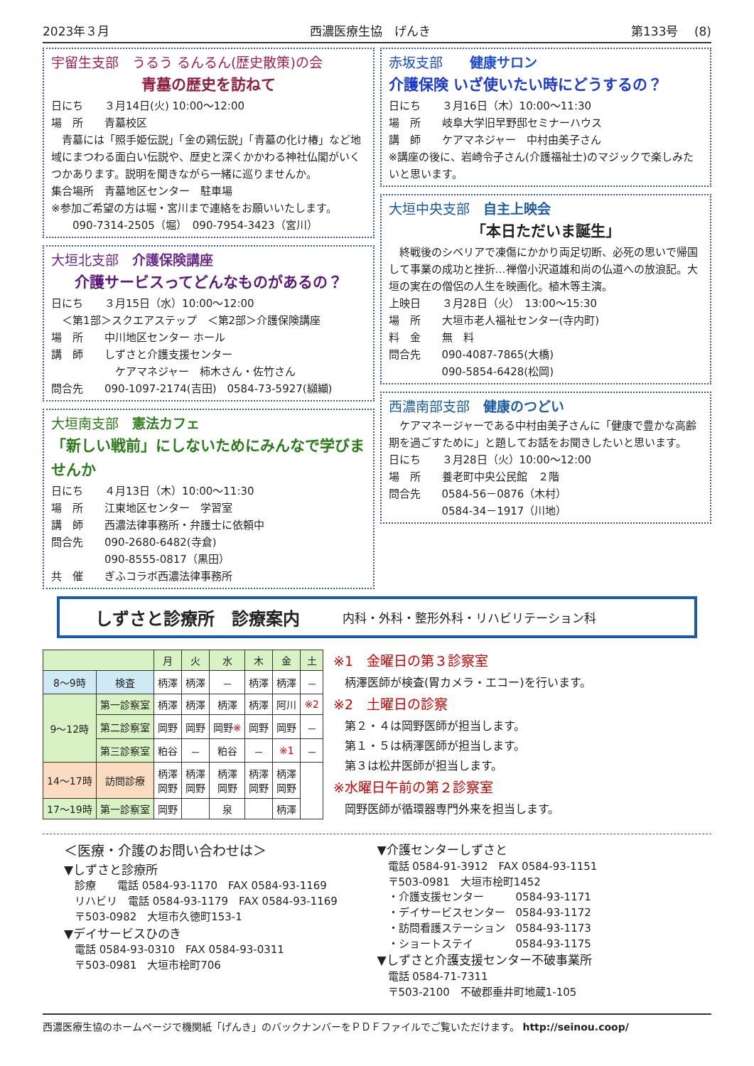2023年３月 西濃医療生協　げんき 第133号　 (8)
宇留生支部　うるう るんるん(歴史散策)の会
青墓の歴史を訪ねて
日にち　　３月14日(火) 10:00～12:00
場　所　　青墓校区
　青墓には「照手姫伝説」「金の鶏伝説」「青墓の化け椿」など地域にまつわる面白い伝説や、歴史と深くかかわる神社仏閣がいくつかあります。説明を聞きながら一緒に巡りませんか。
集合場所　青墓地区センター　駐車場
※参加ご希望の方は堀・宮川まで連絡をお願いいたします。
　　090-7314-2505（堀）　090-7954-3423（宮川）
大垣北支部　介護保険講座
介護サービスってどんなものがあるの？
日にち　　３月15日（水）10:00～12:00
　＜第1部＞スクエアステップ　＜第2部＞介護保険講座
場　所　　中川地区センター ホール
講　師　　しずさと介護支援センター
　　　　　　ケアマネジャー　柿木さん・佐竹さん
問合先　　090-1097-2174(吉田)　0584-73-5927(纐纈)
大垣南支部　憲法カフェ
「新しい戦前」にしないためにみんなで学びませんか
日にち　　４月13日（木）10:00～11:30
場　所　　江東地区センター　学習室
講　師　　西濃法律事務所・弁護士に依頼中
問合先　　090-2680-6482(寺倉)
　　　　　090-8555-0817（黒田）
共　催　　ぎふコラボ西濃法律事務所
赤坂支部　　健康サロン
介護保険 いざ使いたい時にどうするの？
日にち　　３月16日（木）10:00～11:30
場　所　　岐阜大学旧早野邸セミナーハウス
講　師　　ケアマネジャー　中村由美子さん
※講座の後に、岩崎令子さん(介護福祉士)のマジックで楽しみたいと思います。
大垣中央支部　自主上映会
「本日ただいま誕生」
　終戦後のシベリアで凍傷にかかり両足切断、必死の思いで帰国して事業の成功と挫折…禅僧小沢道雄和尚の仏道への放浪記。大垣の実在の僧侶の人生を映画化。植木等主演。
上映日　　３月28日（火）　13:00～15:30
場　所　　大垣市老人福祉センター(寺内町)
料　金　　無　料
問合先　　090-4087-7865(大橋)
　　　　　090-5854-6428(松岡)
西濃南部支部　健康のつどい
　ケアマネージャーである中村由美子さんに「健康で豊かな高齢期を過ごすために」と題してお話をお聞きしたいと思います。
日にち　　３月28日（火）10:00～12:00
場　所　　養老町中央公民館　２階
問合先　　0584-56－0876（木村）
　　　　　0584-34－1917（川地）
しずさと診療所　診療案内 内科・外科・整形外科・リハビリテーション科
| | | 月 | 火 | 水 | 木 | 金 | 土 |
| --- | --- | --- | --- | --- | --- | --- | --- |
| 8～9時 | 検査 | 柄澤 | 柄澤 | － | 柄澤 | 柄澤 | － |
| 9～12時 | 第一診察室 | 柄澤 | 柄澤 | 柄澤 | 柄澤 | 阿川 | ※2 |
| | 第二診察室 | 岡野 | 岡野 | 岡野 ※ | 岡野 | 岡野 | － |
| | 第三診察室 | 粕谷 | － | 粕谷 | － | ※1 | － |
| 14～17時 | 訪問診療 | 柄澤 岡野 | 柄澤 岡野 | 柄澤 岡野 | 柄澤 岡野 | 柄澤 岡野 | |
| 17～19時 | 第一診察室 | 岡野 | | 泉 | | 柄澤 | |
※1　金曜日の第３診察室
　柄澤医師が検査(胃カメラ・エコー)を行います。
※2　土曜日の診察
　第２・４は岡野医師が担当します。
　第１・５は柄澤医師が担当します。
　第３は松井医師が担当します。
※水曜日午前の第２診察室
　岡野医師が循環器専門外来を担当します。
＜医療・介護のお問い合わせは＞
▼しずさと診療所
　診療　　電話 0584-93-1170　FAX 0584-93-1169
　リハビリ　電話 0584-93-1179　FAX 0584-93-1169
　〒503-0982　大垣市久徳町153-1
▼デイサービスひのき
　電話 0584-93-0310　FAX 0584-93-0311
　〒503-0981　大垣市桧町706
▼介護センターしずさと
　電話 0584-91-3912　FAX 0584-93-1151
　〒503-0981　大垣市桧町1452
　・介護支援センター　　　0584-93-1171
　・デイサービスセンター　0584-93-1172
　・訪問看護ステーション　0584-93-1173
　・ショートステイ　　　　0584-93-1175
▼しずさと介護支援センター不破事業所
　電話 0584-71-7311
　〒503-2100　不破郡垂井町地蔵1-105
西濃医療生協のホームページで機関紙「げんき」のバックナンバーをＰＤＦファイルでご覧いただけます。 http://seinou.coop/